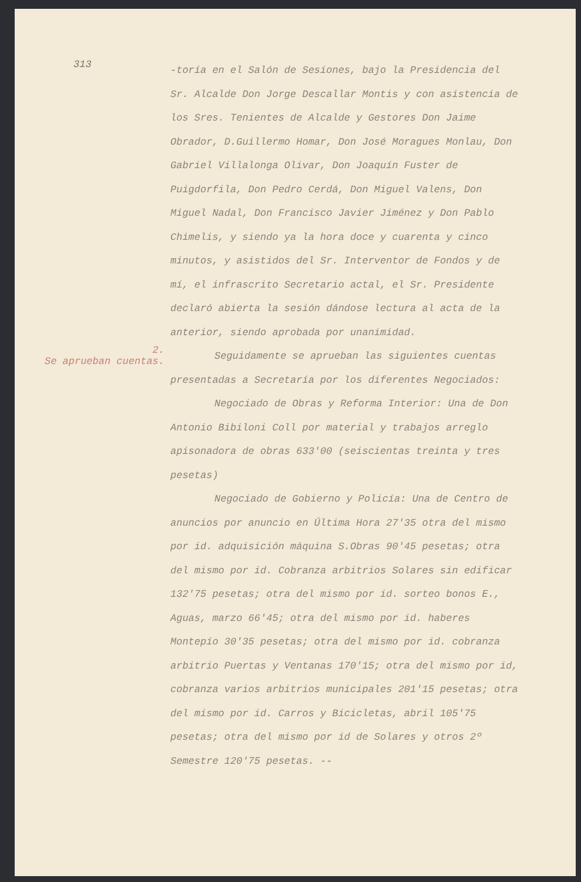313
-toría en el Salón de Sesiones, bajo la Presidencia del Sr. Alcalde Don Jorge Descallar Montis y con asistencia de los Sres. Tenientes de Alcalde y Gestores Don Jaime Obrador, D.Guillermo Homar, Don José Moragues Monlau, Don Gabriel Villalonga Olivar, Don Joaquín Fuster de Puigdorfila, Don Pedro Cerdá, Don Miguel Valens, Don Miguel Nadal, Don Francisco Javier Jiménez y Don Pablo Chimelis, y siendo ya la hora doce y cuarenta y cinco minutos, y asistidos del Sr. Interventor de Fondos y de mí, el infrascrito Secretario actal, el Sr. Presidente declaró abierta la sesión dándose lectura al acta de la anterior, siendo aprobada por unanimidad.
2.
Se aprueban cuentas.
Seguidamente se aprueban las siguientes cuentas presentadas a Secretaría por los diferentes Negociados:
Negociado de Obras y Reforma Interior: Una de Don Antonio Bibiloni Coll por material y trabajos arreglo apisonadora de obras 633'00 (seiscientas treinta y tres pesetas)
Negociado de Gobierno y Policía: Una de Centro de anuncios por anuncio en Última Hora 27'35 otra del mismo por id. adquisición máquina S.Obras 90'45 pesetas; otra del mismo por id. Cobranza arbitrios Solares sin edificar 132'75 pesetas; otra del mismo por id. sorteo bonos E., Aguas, marzo 66'45; otra del mismo por id. haberes Montepío 30'35 pesetas; otra del mismo por id. cobranza arbitrio Puertas y Ventanas 170'15; otra del mismo por id, cobranza varios arbitrios municipales 201'15 pesetas; otra del mismo por id. Carros y Bicicletas, abril 105'75 pesetas; otra del mismo por id de Solares y otros 2º Semestre 120'75 pesetas. --